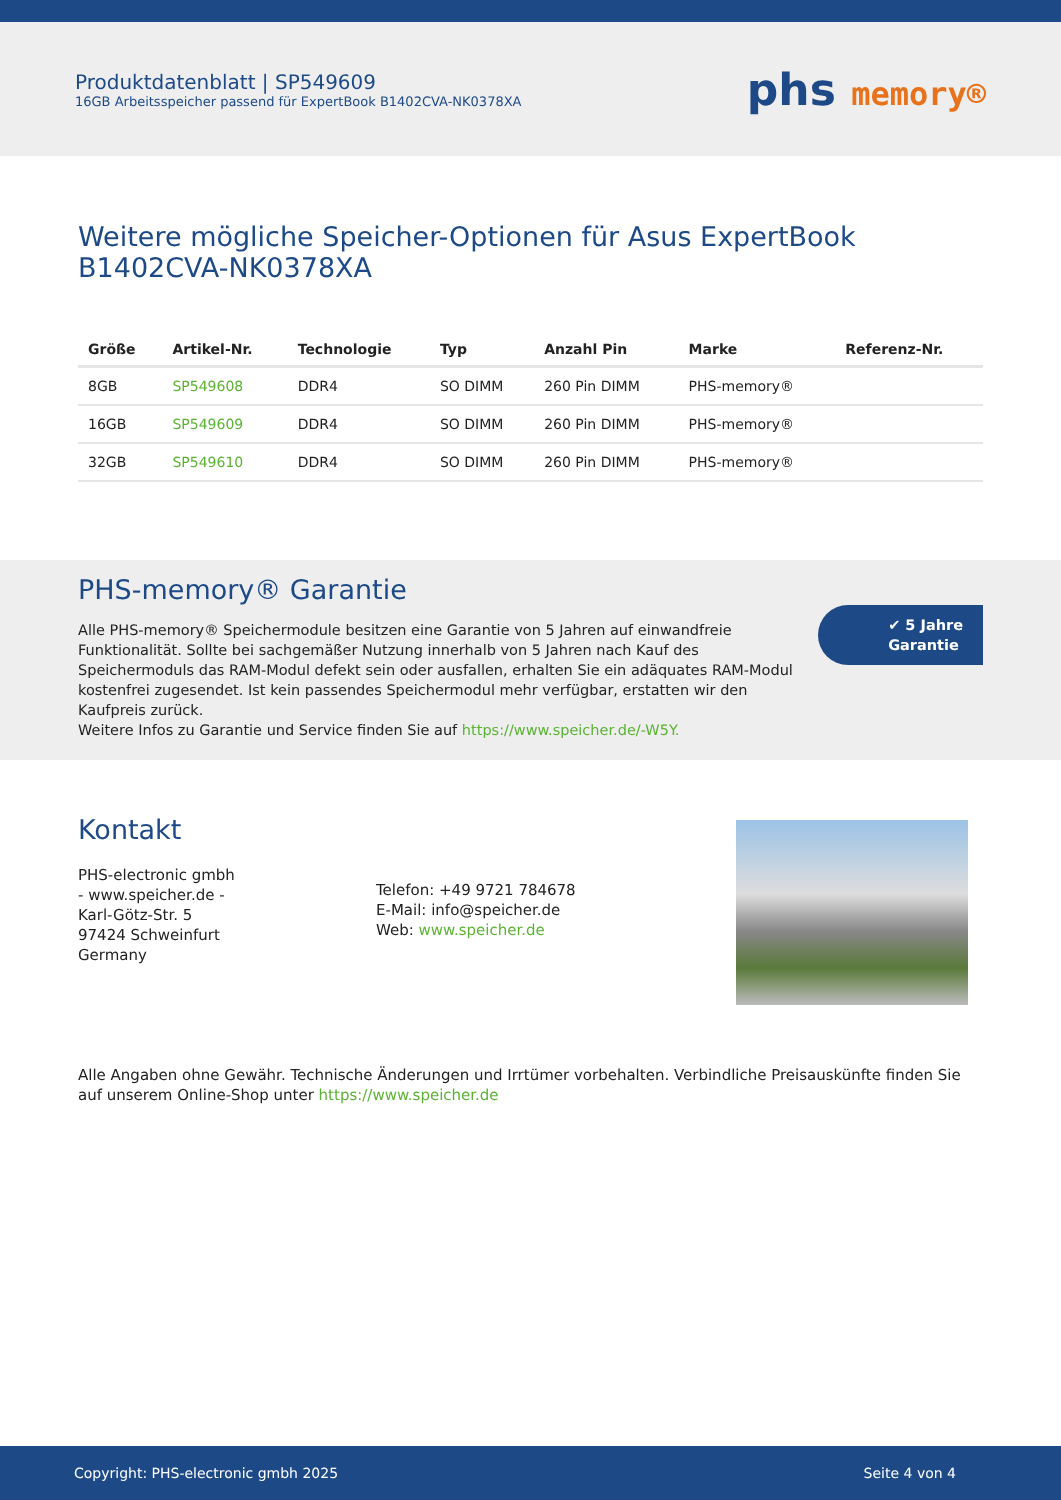Produktdatenblatt | SP549609
16GB Arbeitsspeicher passend für ExpertBook B1402CVA-NK0378XA
phs memory®
Weitere mögliche Speicher-Optionen für Asus ExpertBook B1402CVA-NK0378XA
| Größe | Artikel-Nr. | Technologie | Typ | Anzahl Pin | Marke | Referenz-Nr. |
| --- | --- | --- | --- | --- | --- | --- |
| 8GB | SP549608 | DDR4 | SO DIMM | 260 Pin DIMM | PHS-memory® | |
| 16GB | SP549609 | DDR4 | SO DIMM | 260 Pin DIMM | PHS-memory® | |
| 32GB | SP549610 | DDR4 | SO DIMM | 260 Pin DIMM | PHS-memory® | |
PHS-memory® Garantie
Alle PHS-memory® Speichermodule besitzen eine Garantie von 5 Jahren auf einwandfreie Funktionalität. Sollte bei sachgemäßer Nutzung innerhalb von 5 Jahren nach Kauf des Speichermoduls das RAM-Modul defekt sein oder ausfallen, erhalten Sie ein adäquates RAM-Modul kostenfrei zugesendet. Ist kein passendes Speichermodul mehr verfügbar, erstatten wir den Kaufpreis zurück.
Weitere Infos zu Garantie und Service finden Sie auf https://www.speicher.de/-W5Y.
✔ 5 Jahre
Garantie
Kontakt
PHS-electronic gmbh
- www.speicher.de -
Karl-Götz-Str. 5
97424 Schweinfurt
Germany
Telefon: +49 9721 784678
E-Mail: info@speicher.de
Web: www.speicher.de
Alle Angaben ohne Gewähr. Technische Änderungen und Irrtümer vorbehalten. Verbindliche Preisauskünfte finden Sie auf unserem Online-Shop unter https://www.speicher.de
Copyright: PHS-electronic gmbh 2025 Seite 4 von 4